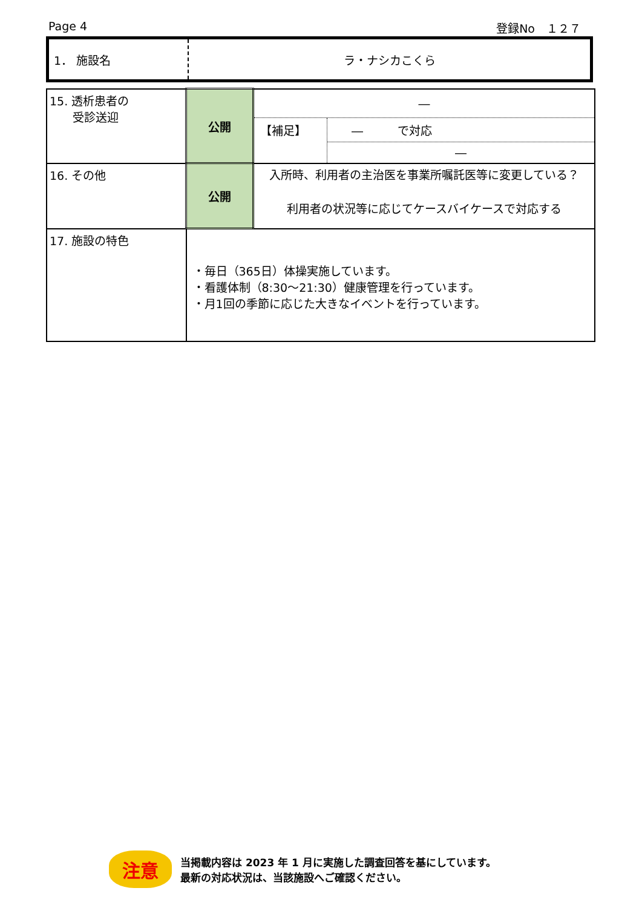Page 4 登録No　１２７
| 1． 施設名 | ラ・ナシカこくら |
| 15. 透析患者の 受診送迎 | 公開 | ― 【補足】 ― で対応 ― |
| 16. その他 | 公開 | 入所時、利用者の主治医を事業所嘱託医等に変更している？ 利用者の状況等に応じてケースバイケースで対応する |
| 17. 施設の特色 | ・毎日（365日）体操実施しています。 ・看護体制（8:30～21:30）健康管理を行っています。 ・月1回の季節に応じた大きなイベントを行っています。 | |
注意
当掲載内容は 2023 年 1 月に実施した調査回答を基にしています。
最新の対応状況は、当該施設へご確認ください。